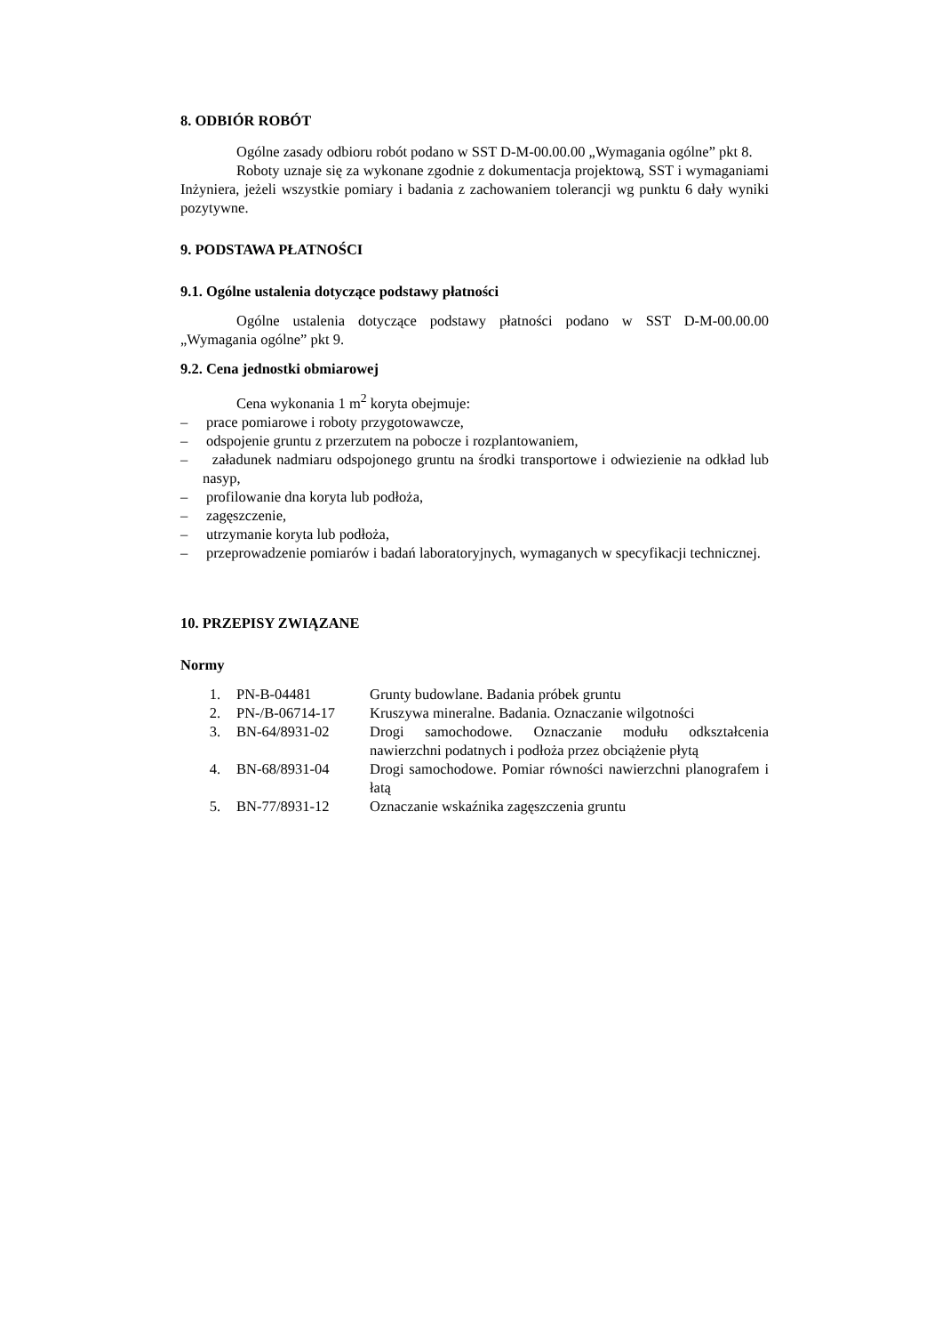8. ODBIÓR ROBÓT
Ogólne zasady odbioru robót podano w SST D-M-00.00.00 „Wymagania ogólne” pkt 8.
Roboty uznaje się za wykonane zgodnie z dokumentacja projektową, SST i wymaganiami Inżyniera, jeżeli wszystkie pomiary i badania z zachowaniem tolerancji wg punktu 6 dały wyniki pozytywne.
9. PODSTAWA PŁATNOŚCI
9.1. Ogólne ustalenia dotyczące podstawy płatności
Ogólne ustalenia dotyczące podstawy płatności podano w SST D-M-00.00.00 „Wymagania ogólne” pkt 9.
9.2. Cena jednostki obmiarowej
Cena wykonania 1 m<sup>2</sup> koryta obejmuje:
– prace pomiarowe i roboty przygotowawcze,
– odspojenie gruntu z przerzutem na pobocze i rozplantowaniem,
– załadunek nadmiaru odspojonego gruntu na środki transportowe i odwiezienie na odkład lub nasyp,
– profilowanie dna koryta lub podłoża,
– zagęszczenie,
– utrzymanie koryta lub podłoża,
– przeprowadzenie pomiarów i badań laboratoryjnych, wymaganych w specyfikacji technicznej.
10. PRZEPISY ZWIĄZANE
Normy
| 1. | PN-B-04481 | Grunty budowlane. Badania próbek gruntu |
| 2. | PN-/B-06714-17 | Kruszywa mineralne. Badania. Oznaczanie wilgotności |
| 3. | BN-64/8931-02 | Drogi samochodowe. Oznaczanie modułu odkształcenia nawierzchni podatnych i podłoża przez obciążenie płytą |
| 4. | BN-68/8931-04 | Drogi samochodowe. Pomiar równości nawierzchni planografem i łatą |
| 5. | BN-77/8931-12 | Oznaczanie wskaźnika zagęszczenia gruntu |